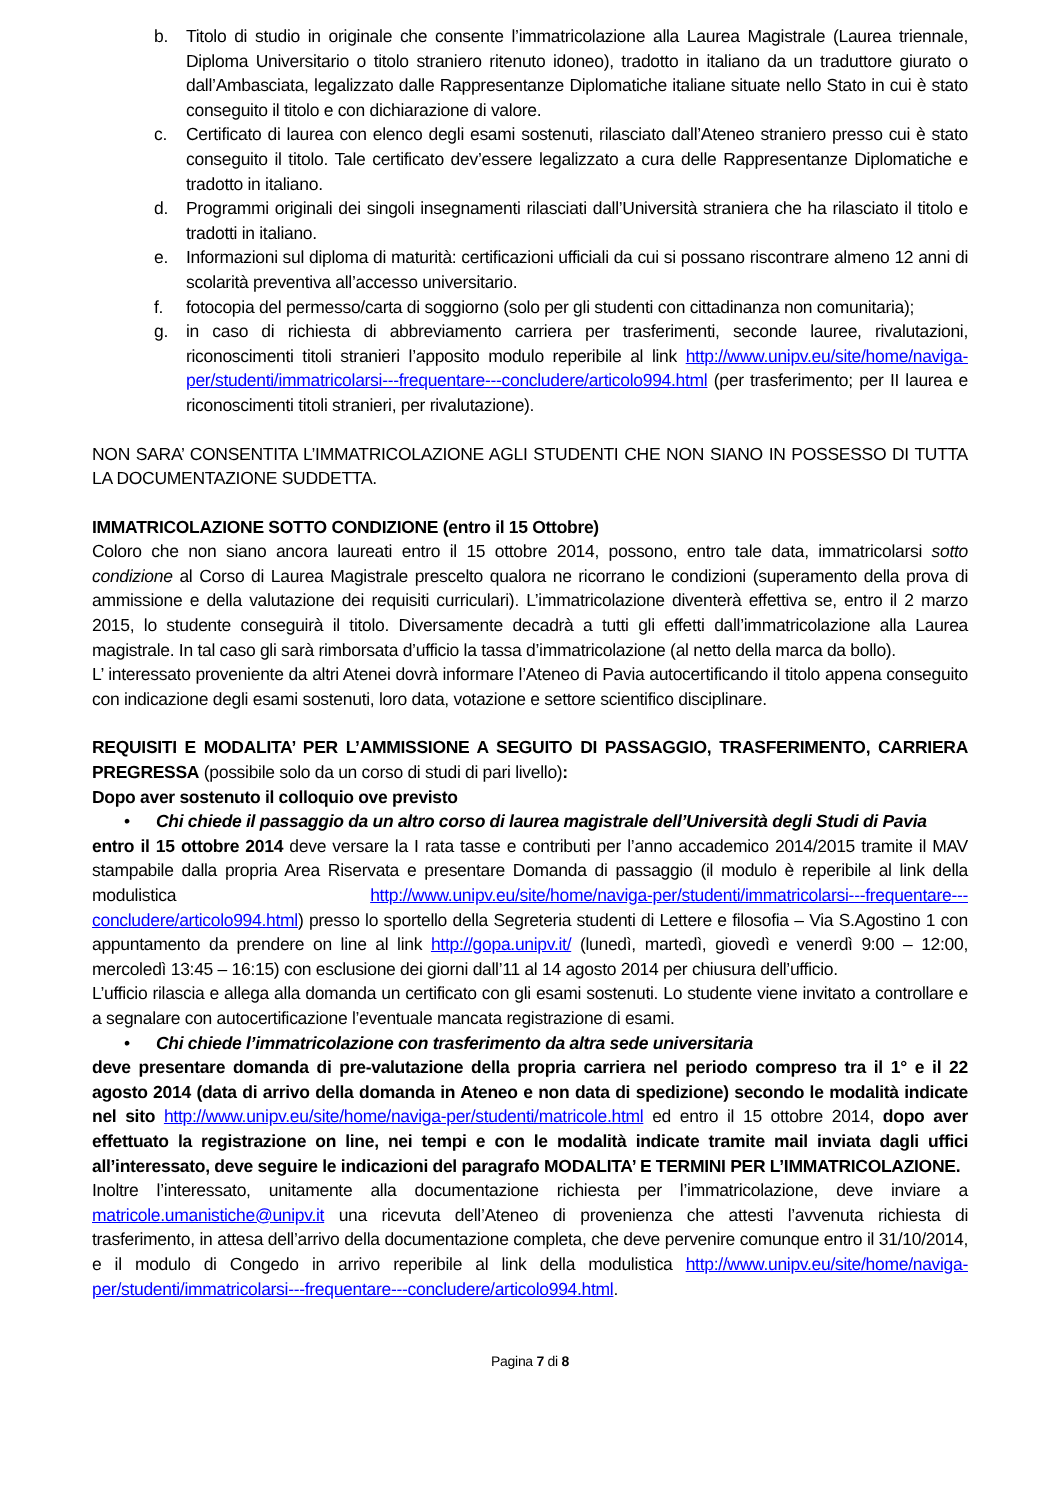b. Titolo di studio in originale che consente l’immatricolazione alla Laurea Magistrale (Laurea triennale, Diploma Universitario o titolo straniero ritenuto idoneo), tradotto in italiano da un traduttore giurato o dall’Ambasciata, legalizzato dalle Rappresentanze Diplomatiche italiane situate nello Stato in cui è stato conseguito il titolo e con dichiarazione di valore.
c. Certificato di laurea con elenco degli esami sostenuti, rilasciato dall’Ateneo straniero presso cui è stato conseguito il titolo. Tale certificato dev’essere legalizzato a cura delle Rappresentanze Diplomatiche e tradotto in italiano.
d. Programmi originali dei singoli insegnamenti rilasciati dall’Università straniera che ha rilasciato il titolo e tradotti in italiano.
e. Informazioni sul diploma di maturità: certificazioni ufficiali da cui si possano riscontrare almeno 12 anni di scolarità preventiva all’accesso universitario.
f. fotocopia del permesso/carta di soggiorno (solo per gli studenti con cittadinanza non comunitaria);
g. in caso di richiesta di abbreviamento carriera per trasferimenti, seconde lauree, rivalutazioni, riconoscimenti titoli stranieri l’apposito modulo reperibile al link http://www.unipv.eu/site/home/naviga-per/studenti/immatricolarsi---frequentare---concludere/articolo994.html (per trasferimento; per II laurea e riconoscimenti titoli stranieri, per rivalutazione).
NON SARA’ CONSENTITA L’IMMATRICOLAZIONE AGLI STUDENTI CHE NON SIANO IN POSSESSO DI TUTTA LA DOCUMENTAZIONE SUDDETTA.
IMMATRICOLAZIONE SOTTO CONDIZIONE (entro il 15 Ottobre)
Coloro che non siano ancora laureati entro il 15 ottobre 2014, possono, entro tale data, immatricolarsi sotto condizione al Corso di Laurea Magistrale prescelto qualora ne ricorrano le condizioni (superamento della prova di ammissione e della valutazione dei requisiti curriculari). L’immatricolazione diventerà effettiva se, entro il 2 marzo 2015, lo studente conseguirà il titolo. Diversamente decadrà a tutti gli effetti dall’immatricolazione alla Laurea magistrale. In tal caso gli sarà rimborsata d’ufficio la tassa d’immatricolazione (al netto della marca da bollo).
L’ interessato proveniente da altri Atenei dovrà informare l’Ateneo di Pavia autocertificando il titolo appena conseguito con indicazione degli esami sostenuti, loro data, votazione e settore scientifico disciplinare.
REQUISITI E MODALITA’ PER L’AMMISSIONE A SEGUITO DI PASSAGGIO, TRASFERIMENTO, CARRIERA PREGRESSA (possibile solo da un corso di studi di pari livello):
Dopo aver sostenuto il colloquio ove previsto
• Chi chiede il passaggio da un altro corso di laurea magistrale dell’Università degli Studi di Pavia
entro il 15 ottobre 2014 deve versare la I rata tasse e contributi per l’anno accademico 2014/2015 tramite il MAV stampabile dalla propria Area Riservata e presentare Domanda di passaggio (il modulo è reperibile al link della modulistica http://www.unipv.eu/site/home/naviga-per/studenti/immatricolarsi---frequentare---concludere/articolo994.html) presso lo sportello della Segreteria studenti di Lettere e filosofia – Via S.Agostino 1 con appuntamento da prendere on line al link http://gopa.unipv.it/ (lunedì, martedì, giovedì e venerdì 9:00 – 12:00, mercoledì 13:45 – 16:15) con esclusione dei giorni dall’11 al 14 agosto 2014 per chiusura dell’ufficio.
L’ufficio rilascia e allega alla domanda un certificato con gli esami sostenuti. Lo studente viene invitato a controllare e a segnalare con autocertificazione l’eventuale mancata registrazione di esami.
• Chi chiede l’immatricolazione con trasferimento da altra sede universitaria
deve presentare domanda di pre-valutazione della propria carriera nel periodo compreso tra il 1° e il 22 agosto 2014 (data di arrivo della domanda in Ateneo e non data di spedizione) secondo le modalità indicate nel sito http://www.unipv.eu/site/home/naviga-per/studenti/matricole.html ed entro il 15 ottobre 2014, dopo aver effettuato la registrazione on line, nei tempi e con le modalità indicate tramite mail inviata dagli uffici all’interessato, deve seguire le indicazioni del paragrafo MODALITA’ E TERMINI PER L’IMMATRICOLAZIONE.
Inoltre l’interessato, unitamente alla documentazione richiesta per l’immatricolazione, deve inviare a matricole.umanistiche@unipv.it una ricevuta dell’Ateneo di provenienza che attesti l’avvenuta richiesta di trasferimento, in attesa dell’arrivo della documentazione completa, che deve pervenire comunque entro il 31/10/2014, e il modulo di Congedo in arrivo reperibile al link della modulistica http://www.unipv.eu/site/home/naviga-per/studenti/immatricolarsi---frequentare---concludere/articolo994.html.
Pagina 7 di 8